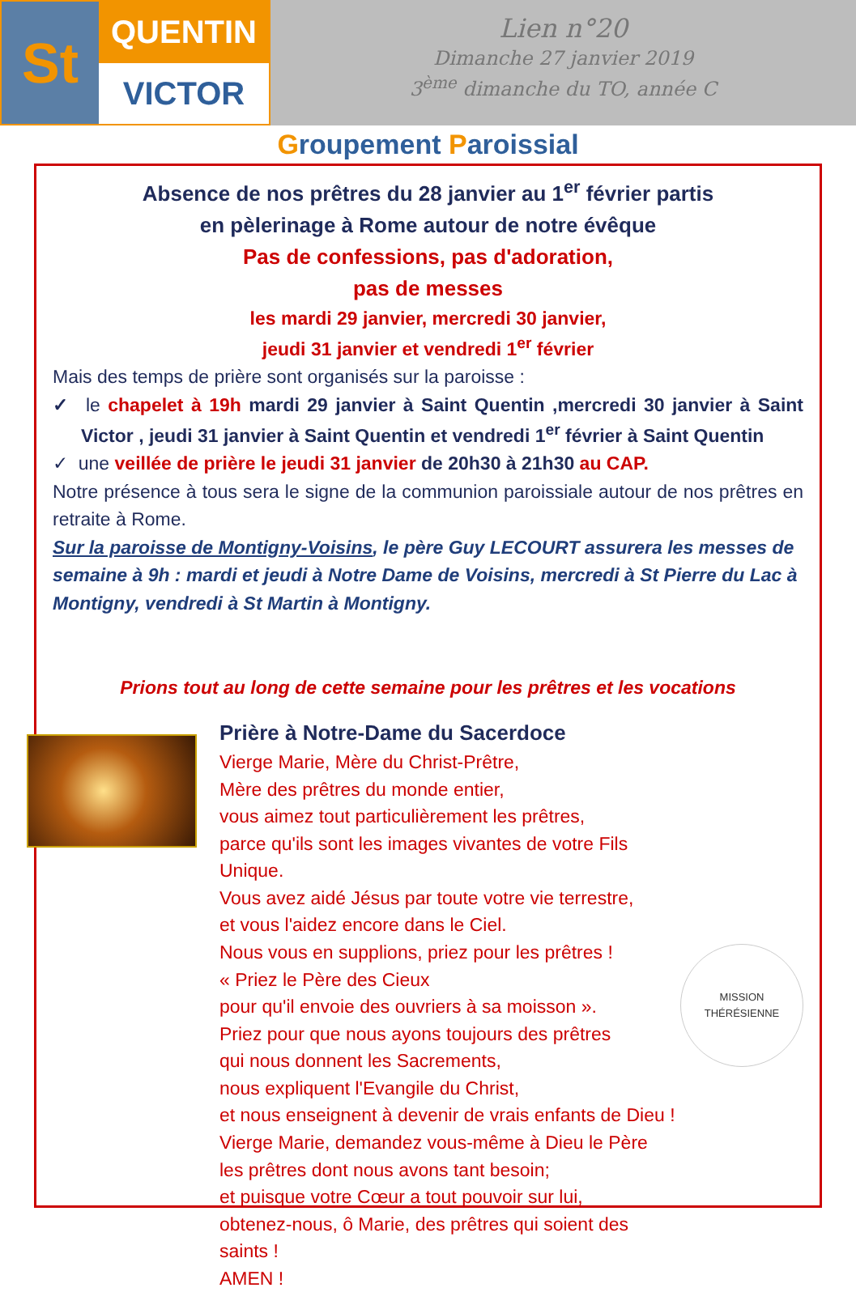St
QUENTIN
VICTOR
Lien n°20
Dimanche 27 janvier 2019
3<sup>ème</sup> dimanche du TO, année C
Groupement Paroissial
Absence de nos prêtres du 28 janvier au 1<sup>er</sup> février partis
en pèlerinage à Rome autour de notre évêque
Pas de confessions, pas d'adoration,
pas de messes
les mardi 29 janvier, mercredi 30 janvier,
jeudi 31 janvier et vendredi 1<sup>er</sup> février
Mais des temps de prière sont organisés sur la paroisse :
✓ le chapelet à 19h mardi 29 janvier à Saint Quentin ,mercredi 30 janvier à Saint Victor , jeudi 31 janvier à Saint Quentin et vendredi 1<sup>er</sup> février à Saint Quentin
✓ une veillée de prière le jeudi 31 janvier de 20h30 à 21h30 au CAP.
Notre présence à tous sera le signe de la communion paroissiale autour de nos prêtres en retraite à Rome.
Sur la paroisse de Montigny-Voisins, le père Guy LECOURT assurera les messes de semaine à 9h : mardi et jeudi à Notre Dame de Voisins, mercredi à St Pierre du Lac à Montigny, vendredi à St Martin à Montigny.
Prions tout au long de cette semaine pour les prêtres et les vocations
Prière à Notre-Dame du Sacerdoce
Vierge Marie, Mère du Christ-Prêtre,
Mère des prêtres du monde entier,
vous aimez tout particulièrement les prêtres,
parce qu'ils sont les images vivantes de votre Fils Unique.
Vous avez aidé Jésus par toute votre vie terrestre,
et vous l'aidez encore dans le Ciel.
Nous vous en supplions, priez pour les prêtres !
« Priez le Père des Cieux
pour qu'il envoie des ouvriers à sa moisson ».
Priez pour que nous ayons toujours des prêtres
qui nous donnent les Sacrements,
nous expliquent l'Evangile du Christ,
et nous enseignent à devenir de vrais enfants de Dieu !
Vierge Marie, demandez vous-même à Dieu le Père
les prêtres dont nous avons tant besoin;
et puisque votre Cœur a tout pouvoir sur lui,
obtenez-nous, ô Marie, des prêtres qui soient des saints !
AMEN !
MISSION THÉRÉSIENNE